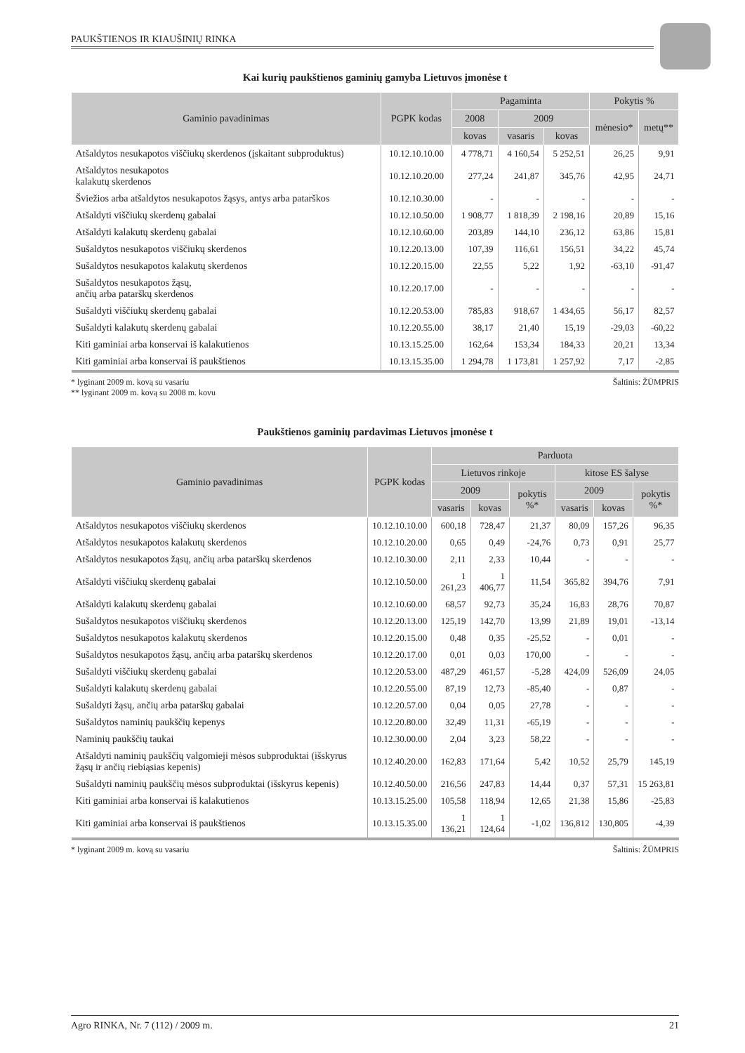PAUKŠTIENOS IR KIAUŠINIŲ RINKA
Kai kurių paukštienos gaminių gamyba Lietuvos įmonėse t
| Gaminio pavadinimas | PGPK kodas | Pagaminta | | | Pokytis % | |
| --- | --- | --- | --- | --- | --- | --- |
| | | 2008 | 2009 | | mėnesio* | metų** |
| | | kovas | vasaris | kovas | | |
| Atšaldytos nesukapotos viščiukų skerdenos (įskaitant subproduktus) | 10.12.10.10.00 | 4 778,71 | 4 160,54 | 5 252,51 | 26,25 | 9,91 |
| Atšaldytos nesukapotos kalakutų skerdenos | 10.12.10.20.00 | 277,24 | 241,87 | 345,76 | 42,95 | 24,71 |
| Šviežios arba atšaldytos nesukapotos žąsys, antys arba patarškos | 10.12.10.30.00 | - | - | - | - | - |
| Atšaldyti viščiukų skerdenų gabalai | 10.12.10.50.00 | 1 908,77 | 1 818,39 | 2 198,16 | 20,89 | 15,16 |
| Atšaldyti kalakutų skerdenų gabalai | 10.12.10.60.00 | 203,89 | 144,10 | 236,12 | 63,86 | 15,81 |
| Sušaldytos nesukapotos viščiukų skerdenos | 10.12.20.13.00 | 107,39 | 116,61 | 156,51 | 34,22 | 45,74 |
| Sušaldytos nesukapotos kalakutų skerdenos | 10.12.20.15.00 | 22,55 | 5,22 | 1,92 | -63,10 | -91,47 |
| Sušaldytos nesukapotos žąsų, ančių arba patarškų skerdenos | 10.12.20.17.00 | - | - | - | - | - |
| Sušaldyti viščiukų skerdenų gabalai | 10.12.20.53.00 | 785,83 | 918,67 | 1 434,65 | 56,17 | 82,57 |
| Sušaldyti kalakutų skerdenų gabalai | 10.12.20.55.00 | 38,17 | 21,40 | 15,19 | -29,03 | -60,22 |
| Kiti gaminiai arba konservai iš kalakutienos | 10.13.15.25.00 | 162,64 | 153,34 | 184,33 | 20,21 | 13,34 |
| Kiti gaminiai arba konservai iš paukštienos | 10.13.15.35.00 | 1 294,78 | 1 173,81 | 1 257,92 | 7,17 | -2,85 |
* lyginant 2009 m. kovą su vasariu
** lyginant 2009 m. kovą su 2008 m. kovu
Šaltinis: ŽŪMPRIS
Paukštienos gaminių pardavimas Lietuvos įmonėse t
| Gaminio pavadinimas | PGPK kodas | Parduota | | | | | |
| --- | --- | --- | --- | --- | --- | --- | --- |
| | | Lietuvos rinkoje | | | kitose ES šalyse | | |
| | | 2009 | | pokytis %* | 2009 | | pokytis %* |
| | | vasaris | kovas | | vasaris | kovas | |
| Atšaldytos nesukapotos viščiukų skerdenos | 10.12.10.10.00 | 600,18 | 728,47 | 21,37 | 80,09 | 157,26 | 96,35 |
| Atšaldytos nesukapotos kalakutų skerdenos | 10.12.10.20.00 | 0,65 | 0,49 | -24,76 | 0,73 | 0,91 | 25,77 |
| Atšaldytos nesukapotos žąsų, ančių arba patarškų skerdenos | 10.12.10.30.00 | 2,11 | 2,33 | 10,44 | - | - | - |
| Atšaldyti viščiukų skerdenų gabalai | 10.12.10.50.00 | 1 261,23 | 1 406,77 | 11,54 | 365,82 | 394,76 | 7,91 |
| Atšaldyti kalakutų skerdenų gabalai | 10.12.10.60.00 | 68,57 | 92,73 | 35,24 | 16,83 | 28,76 | 70,87 |
| Sušaldytos nesukapotos viščiukų skerdenos | 10.12.20.13.00 | 125,19 | 142,70 | 13,99 | 21,89 | 19,01 | -13,14 |
| Sušaldytos nesukapotos kalakutų skerdenos | 10.12.20.15.00 | 0,48 | 0,35 | -25,52 | - | 0,01 | - |
| Sušaldytos nesukapotos žąsų, ančių arba patarškų skerdenos | 10.12.20.17.00 | 0,01 | 0,03 | 170,00 | - | - | - |
| Sušaldyti viščiukų skerdenų gabalai | 10.12.20.53.00 | 487,29 | 461,57 | -5,28 | 424,09 | 526,09 | 24,05 |
| Sušaldyti kalakutų skerdenų gabalai | 10.12.20.55.00 | 87,19 | 12,73 | -85,40 | - | 0,87 | - |
| Sušaldyti žąsų, ančių arba patarškų gabalai | 10.12.20.57.00 | 0,04 | 0,05 | 27,78 | - | - | - |
| Sušaldytos naminių paukščių kepenys | 10.12.20.80.00 | 32,49 | 11,31 | -65,19 | - | - | - |
| Naminių paukščių taukai | 10.12.30.00.00 | 2,04 | 3,23 | 58,22 | - | - | - |
| Atšaldyti naminių paukščių valgomieji mėsos subproduktai (išskyrus žąsų ir ančių riebiąsias kepenis) | 10.12.40.20.00 | 162,83 | 171,64 | 5,42 | 10,52 | 25,79 | 145,19 |
| Sušaldyti naminių paukščių mėsos subproduktai (išskyrus kepenis) | 10.12.40.50.00 | 216,56 | 247,83 | 14,44 | 0,37 | 57,31 | 15 263,81 |
| Kiti gaminiai arba konservai iš kalakutienos | 10.13.15.25.00 | 105,58 | 118,94 | 12,65 | 21,38 | 15,86 | -25,83 |
| Kiti gaminiai arba konservai iš paukštienos | 10.13.15.35.00 | 1 136,21 | 1 124,64 | -1,02 | 136,812 | 130,805 | -4,39 |
* lyginant 2009 m. kovą su vasariu
Šaltinis: ŽŪMPRIS
Agro RINKA, Nr. 7 (112) / 2009 m. 21